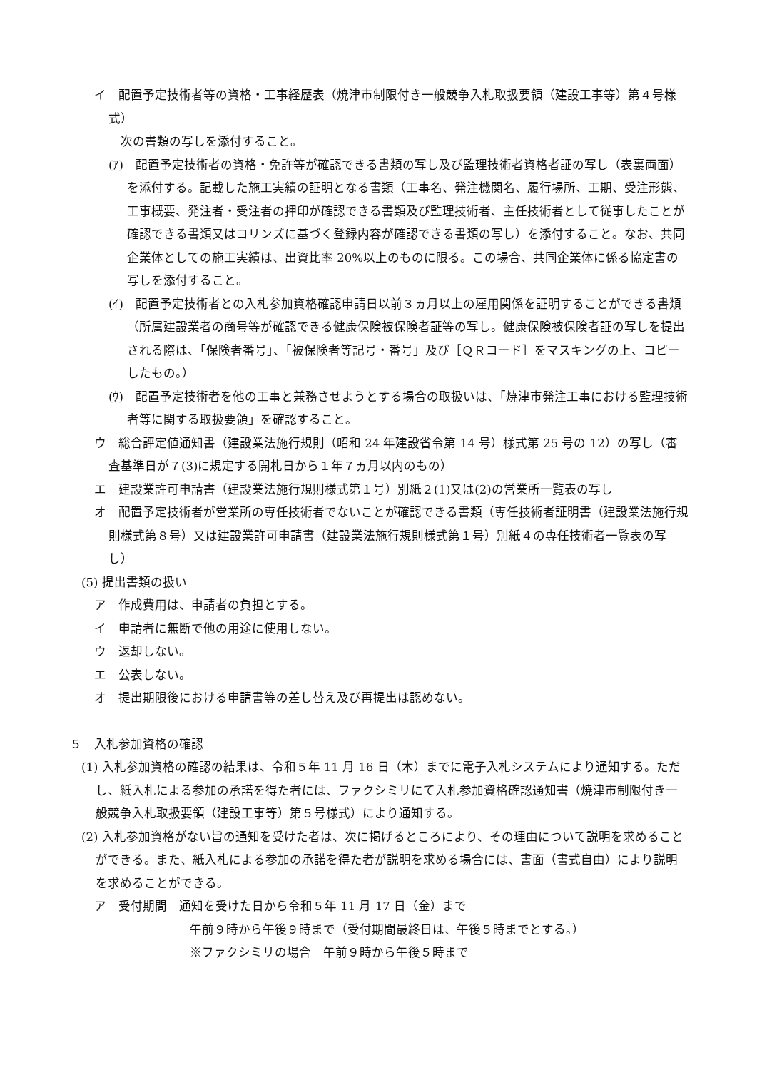イ　配置予定技術者等の資格・工事経歴表（焼津市制限付き一般競争入札取扱要領（建設工事等）第４号様式）
　次の書類の写しを添付すること。
(ｱ)　配置予定技術者の資格・免許等が確認できる書類の写し及び監理技術者資格者証の写し（表裏両面）を添付する。記載した施工実績の証明となる書類（工事名、発注機関名、履行場所、工期、受注形態、工事概要、発注者・受注者の押印が確認できる書類及び監理技術者、主任技術者として従事したことが確認できる書類又はコリンズに基づく登録内容が確認できる書類の写し）を添付すること。なお、共同企業体としての施工実績は、出資比率 20%以上のものに限る。この場合、共同企業体に係る協定書の写しを添付すること。
(ｲ)　配置予定技術者との入札参加資格確認申請日以前３ヵ月以上の雇用関係を証明することができる書類（所属建設業者の商号等が確認できる健康保険被保険者証等の写し。健康保険被保険者証の写しを提出される際は、「保険者番号」、「被保険者等記号・番号」及び［ＱＲコード］をマスキングの上、コピーしたもの。）
(ｳ)　配置予定技術者を他の工事と兼務させようとする場合の取扱いは、「焼津市発注工事における監理技術者等に関する取扱要領」を確認すること。
ウ　総合評定値通知書（建設業法施行規則（昭和 24 年建設省令第 14 号）様式第 25 号の 12）の写し（審査基準日が７(3)に規定する開札日から１年７ヵ月以内のもの）
エ　建設業許可申請書（建設業法施行規則様式第１号）別紙２(1)又は(2)の営業所一覧表の写し
オ　配置予定技術者が営業所の専任技術者でないことが確認できる書類（専任技術者証明書（建設業法施行規則様式第８号）又は建設業許可申請書（建設業法施行規則様式第１号）別紙４の専任技術者一覧表の写し）
(5) 提出書類の扱い
ア　作成費用は、申請者の負担とする。
イ　申請者に無断で他の用途に使用しない。
ウ　返却しない。
エ　公表しない。
オ　提出期限後における申請書等の差し替え及び再提出は認めない。
５　入札参加資格の確認
(1) 入札参加資格の確認の結果は、令和５年 11 月 16 日（木）までに電子入札システムにより通知する。ただし、紙入札による参加の承諾を得た者には、ファクシミリにて入札参加資格確認通知書（焼津市制限付き一般競争入札取扱要領（建設工事等）第５号様式）により通知する。
(2) 入札参加資格がない旨の通知を受けた者は、次に掲げるところにより、その理由について説明を求めることができる。また、紙入札による参加の承諾を得た者が説明を求める場合には、書面（書式自由）により説明を求めることができる。
ア　受付期間　通知を受けた日から令和５年 11 月 17 日（金）まで
午前９時から午後９時まで（受付期間最終日は、午後５時までとする。）
※ファクシミリの場合　午前９時から午後５時まで